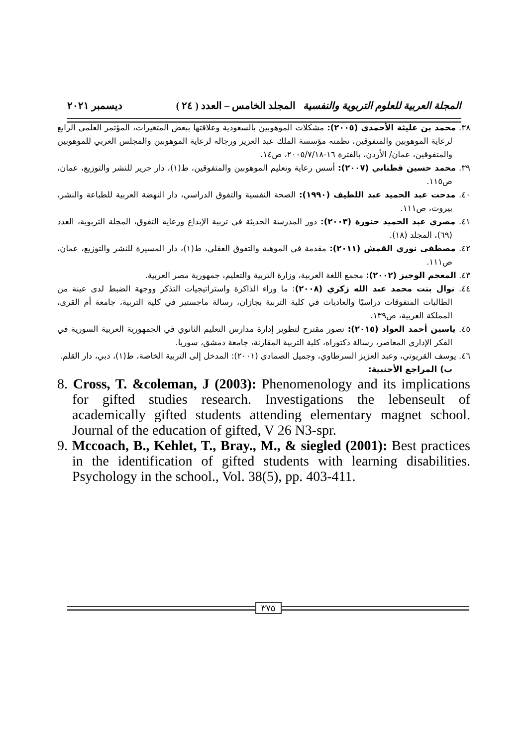المجلة العربية للعلوم التربوية والنفسية المجلد الخامس – العدد ( ٢٤ ) ديسمبر ٢٠٢١
٣٨. محمد بن عليثة الأحمدي (٢٠٠٥): مشكلات الموهوبين بالسعودية وعلاقتها ببعض المتغيرات، المؤتمر العلمي الرابع لرعاية الموهوبين والمتفوقين، نظمته مؤسسة الملك عبد العزيز ورجاله لرعاية الموهوبين والمجلس العربي للموهوبين والمتفوقين، عمان/ الأردن، بالفترة ١٦-٢٠٠٥/٧/١٨، ص١٤.
٣٩. محمد حسين قطناني (٢٠٠٧): أسس رعاية وتعليم الموهوبين والمتفوقين، ط(١)، دار جرير للنشر والتوزيع، عمان، ص١١٥.
٤٠. مدحت عبد الحميد عبد اللطيف (١٩٩٠): الصحة النفسية والتفوق الدراسي، دار النهضة العربية للطباعة والنشر، بيروت، ص١١١.
٤١. مصري عبد الحميد حنورة (٢٠٠٣): دور المدرسة الحديثة في تربية الإبداع ورعاية التفوق، المجلة التربوية، العدد (٦٩)، المجلد (١٨).
٤٢. مصطفى نوري القمش (٢٠١١): مقدمة في الموهبة والتفوق العقلي، ط(١)، دار المسيرة للنشر والتوزيع، عمان، ص١١١.
٤٣. المعجم الوجيز (٢٠٠٢): مجمع اللغة العربية، وزارة التربية والتعليم، جمهورية مصر العربية.
٤٤. نوال بنت محمد عبد الله زكري (٢٠٠٨): ما وراء الذاكرة واستراتيجيات التذكر ووجهة الضبط لدى عينة من الطالبات المتفوقات دراسيًا والعاديات في كلية التربية بجازان، رسالة ماجستير في كلية التربية، جامعة أم القرى، المملكة العربية، ص١٣٩.
٤٥. ياسين أحمد العواد (٢٠١٥): تصور مقترح لتطوير إدارة مدارس التعليم الثانوي في الجمهورية العربية السورية في الفكر الإداري المعاصر، رسالة دكتوراه، كلية التربية المقارنة، جامعة دمشق، سوريا.
٤٦. يوسف القريوتي، وعبد العزيز السرطاوي، وجميل الصمادي (٢٠٠١): المدخل إلى التربية الخاصة، ط(١)، دبي، دار القلم.
ب) المراجع الأجنبية:
8. Cross, T. &coleman, J (2003): Phenomenology and its implications for gifted studies research. Investigations the lebenseult of academically gifted students attending elementary magnet school. Journal of the education of gifted, V 26 N3-spr.
9. Mccoach, B., Kehlet, T., Bray., M., & siegled (2001): Best practices in the identification of gifted students with learning disabilities. Psychology in the school., Vol. 38(5), pp. 403-411.
٣٧٥